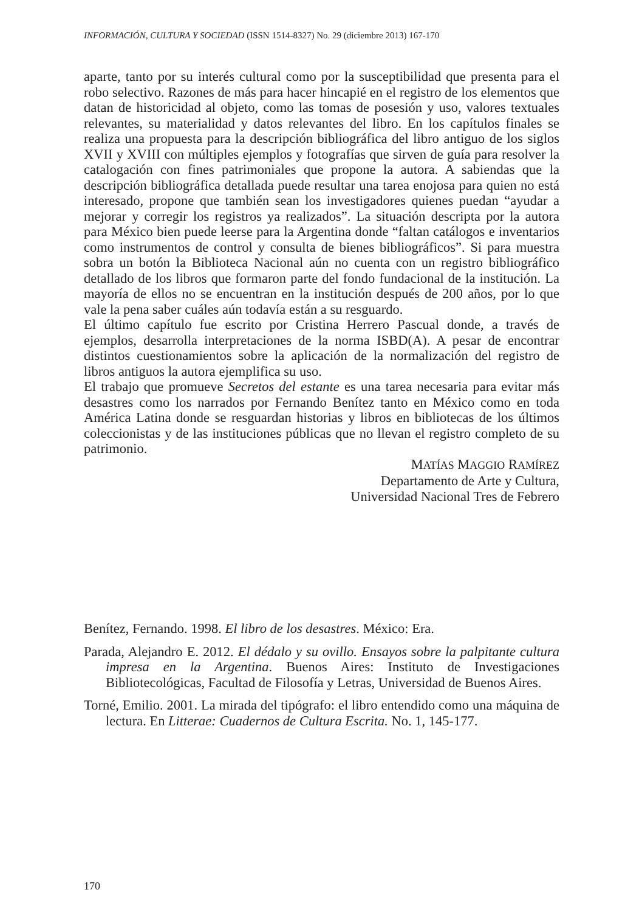INFORMACIÓN, CULTURA Y SOCIEDAD (ISSN 1514-8327) No. 29 (diciembre 2013) 167-170
aparte, tanto por su interés cultural como por la susceptibilidad que presenta para el robo selectivo. Razones de más para hacer hincapié en el registro de los elementos que datan de historicidad al objeto, como las tomas de posesión y uso, valores textuales relevantes, su materialidad y datos relevantes del libro. En los capítulos finales se realiza una propuesta para la descripción bibliográfica del libro antiguo de los siglos XVII y XVIII con múltiples ejemplos y fotografías que sirven de guía para resolver la catalogación con fines patrimoniales que propone la autora. A sabiendas que la descripción bibliográfica detallada puede resultar una tarea enojosa para quien no está interesado, propone que también sean los investigadores quienes puedan “ayudar a mejorar y corregir los registros ya realizados”. La situación descripta por la autora para México bien puede leerse para la Argentina donde “faltan catálogos e inventarios como instrumentos de control y consulta de bienes bibliográficos”. Si para muestra sobra un botón la Biblioteca Nacional aún no cuenta con un registro bibliográfico detallado de los libros que formaron parte del fondo fundacional de la institución. La mayoría de ellos no se encuentran en la institución después de 200 años, por lo que vale la pena saber cuáles aún todavía están a su resguardo.
El último capítulo fue escrito por Cristina Herrero Pascual donde, a través de ejemplos, desarrolla interpretaciones de la norma ISBD(A). A pesar de encontrar distintos cuestionamientos sobre la aplicación de la normalización del registro de libros antiguos la autora ejemplifica su uso.
El trabajo que promueve Secretos del estante es una tarea necesaria para evitar más desastres como los narrados por Fernando Benítez tanto en México como en toda América Latina donde se resguardan historias y libros en bibliotecas de los últimos coleccionistas y de las instituciones públicas que no llevan el registro completo de su patrimonio.
MATÍAS MAGGIO RAMÍREZ
Departamento de Arte y Cultura,
Universidad Nacional Tres de Febrero
Benítez, Fernando. 1998. El libro de los desastres. México: Era.
Parada, Alejandro E. 2012. El dédalo y su ovillo. Ensayos sobre la palpitante cultura impresa en la Argentina. Buenos Aires: Instituto de Investigaciones Bibliotecológicas, Facultad de Filosofía y Letras, Universidad de Buenos Aires.
Torné, Emilio. 2001. La mirada del tipógrafo: el libro entendido como una máquina de lectura. En Litterae: Cuadernos de Cultura Escrita. No. 1, 145-177.
170